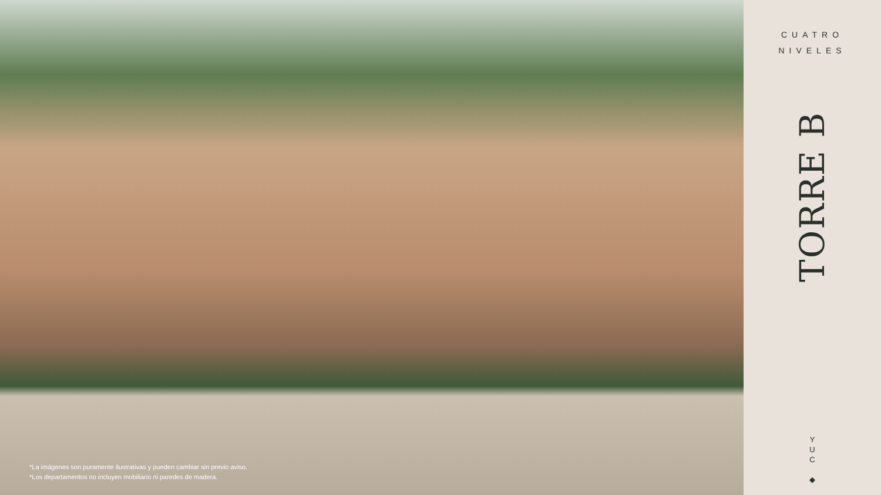*La imágenes son puramente ilustrativas y pueden cambiar sin previo aviso.
*Los departamentos no incluyen mobiliario ni paredes de madera.
CUATRO
NIVELES
TORRE B
Y
U
C
◆